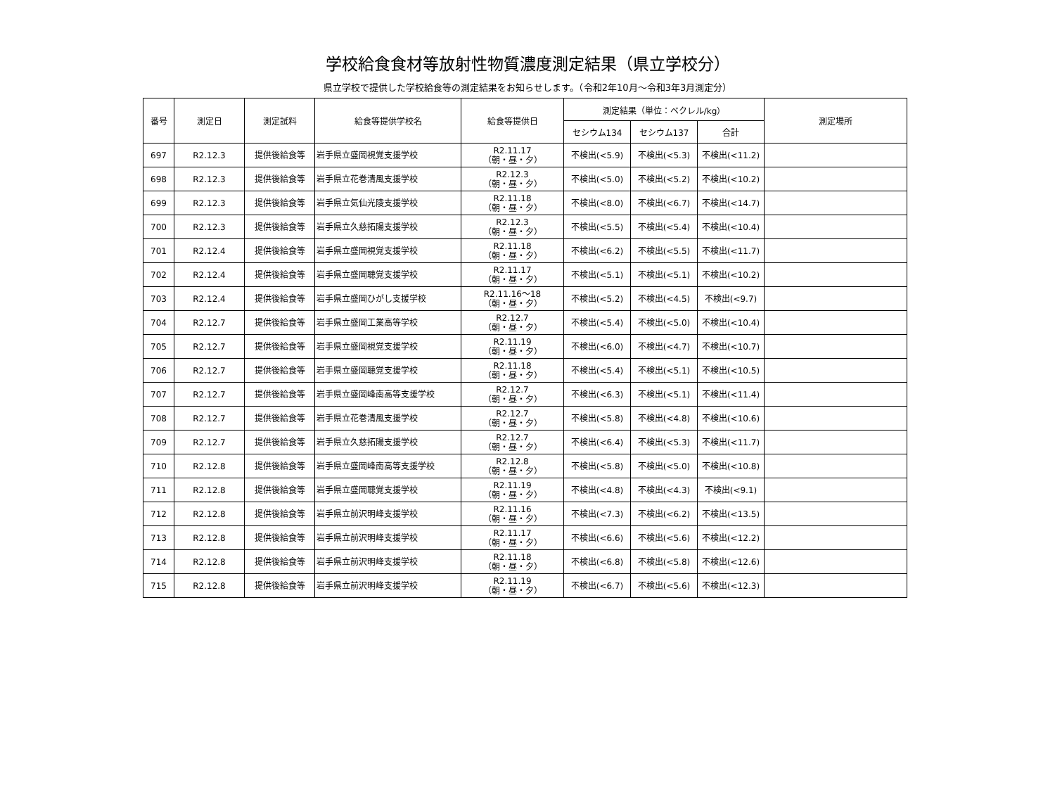学校給食食材等放射性物質濃度測定結果（県立学校分）
県立学校で提供した学校給食等の測定結果をお知らせします。（令和2年10月～令和3年3月測定分）
| 番号 | 測定日 | 測定試料 | 給食等提供学校名 | 給食等提供日 | 測定結果（単位：ベクレル/kg） | | | 測定場所 |
| --- | --- | --- | --- | --- | --- | --- | --- | --- |
| | | | | | セシウム134 | セシウム137 | 合計 | |
| 697 | R2.12.3 | 提供後給食等 | 岩手県立盛岡視覚支援学校 | R2.11.17 （朝・昼・夕） | 不検出(<5.9) | 不検出(<5.3) | 不検出(<11.2) | |
| 698 | R2.12.3 | 提供後給食等 | 岩手県立花巻清風支援学校 | R2.12.3 （朝・昼・夕） | 不検出(<5.0) | 不検出(<5.2) | 不検出(<10.2) | |
| 699 | R2.12.3 | 提供後給食等 | 岩手県立気仙光陵支援学校 | R2.11.18 （朝・昼・夕） | 不検出(<8.0) | 不検出(<6.7) | 不検出(<14.7) | |
| 700 | R2.12.3 | 提供後給食等 | 岩手県立久慈拓陽支援学校 | R2.12.3 （朝・昼・夕） | 不検出(<5.5) | 不検出(<5.4) | 不検出(<10.4) | |
| 701 | R2.12.4 | 提供後給食等 | 岩手県立盛岡視覚支援学校 | R2.11.18 （朝・昼・夕） | 不検出(<6.2) | 不検出(<5.5) | 不検出(<11.7) | |
| 702 | R2.12.4 | 提供後給食等 | 岩手県立盛岡聴覚支援学校 | R2.11.17 （朝・昼・夕） | 不検出(<5.1) | 不検出(<5.1) | 不検出(<10.2) | |
| 703 | R2.12.4 | 提供後給食等 | 岩手県立盛岡ひがし支援学校 | R2.11.16～18 （朝・昼・夕） | 不検出(<5.2) | 不検出(<4.5) | 不検出(<9.7) | |
| 704 | R2.12.7 | 提供後給食等 | 岩手県立盛岡工業高等学校 | R2.12.7 （朝・昼・夕） | 不検出(<5.4) | 不検出(<5.0) | 不検出(<10.4) | |
| 705 | R2.12.7 | 提供後給食等 | 岩手県立盛岡視覚支援学校 | R2.11.19 （朝・昼・夕） | 不検出(<6.0) | 不検出(<4.7) | 不検出(<10.7) | |
| 706 | R2.12.7 | 提供後給食等 | 岩手県立盛岡聴覚支援学校 | R2.11.18 （朝・昼・夕） | 不検出(<5.4) | 不検出(<5.1) | 不検出(<10.5) | |
| 707 | R2.12.7 | 提供後給食等 | 岩手県立盛岡峰南高等支援学校 | R2.12.7 （朝・昼・夕） | 不検出(<6.3) | 不検出(<5.1) | 不検出(<11.4) | |
| 708 | R2.12.7 | 提供後給食等 | 岩手県立花巻清風支援学校 | R2.12.7 （朝・昼・夕） | 不検出(<5.8) | 不検出(<4.8) | 不検出(<10.6) | |
| 709 | R2.12.7 | 提供後給食等 | 岩手県立久慈拓陽支援学校 | R2.12.7 （朝・昼・夕） | 不検出(<6.4) | 不検出(<5.3) | 不検出(<11.7) | |
| 710 | R2.12.8 | 提供後給食等 | 岩手県立盛岡峰南高等支援学校 | R2.12.8 （朝・昼・夕） | 不検出(<5.8) | 不検出(<5.0) | 不検出(<10.8) | |
| 711 | R2.12.8 | 提供後給食等 | 岩手県立盛岡聴覚支援学校 | R2.11.19 （朝・昼・夕） | 不検出(<4.8) | 不検出(<4.3) | 不検出(<9.1) | |
| 712 | R2.12.8 | 提供後給食等 | 岩手県立前沢明峰支援学校 | R2.11.16 （朝・昼・夕） | 不検出(<7.3) | 不検出(<6.2) | 不検出(<13.5) | |
| 713 | R2.12.8 | 提供後給食等 | 岩手県立前沢明峰支援学校 | R2.11.17 （朝・昼・夕） | 不検出(<6.6) | 不検出(<5.6) | 不検出(<12.2) | |
| 714 | R2.12.8 | 提供後給食等 | 岩手県立前沢明峰支援学校 | R2.11.18 （朝・昼・夕） | 不検出(<6.8) | 不検出(<5.8) | 不検出(<12.6) | |
| 715 | R2.12.8 | 提供後給食等 | 岩手県立前沢明峰支援学校 | R2.11.19 （朝・昼・夕） | 不検出(<6.7) | 不検出(<5.6) | 不検出(<12.3) | |